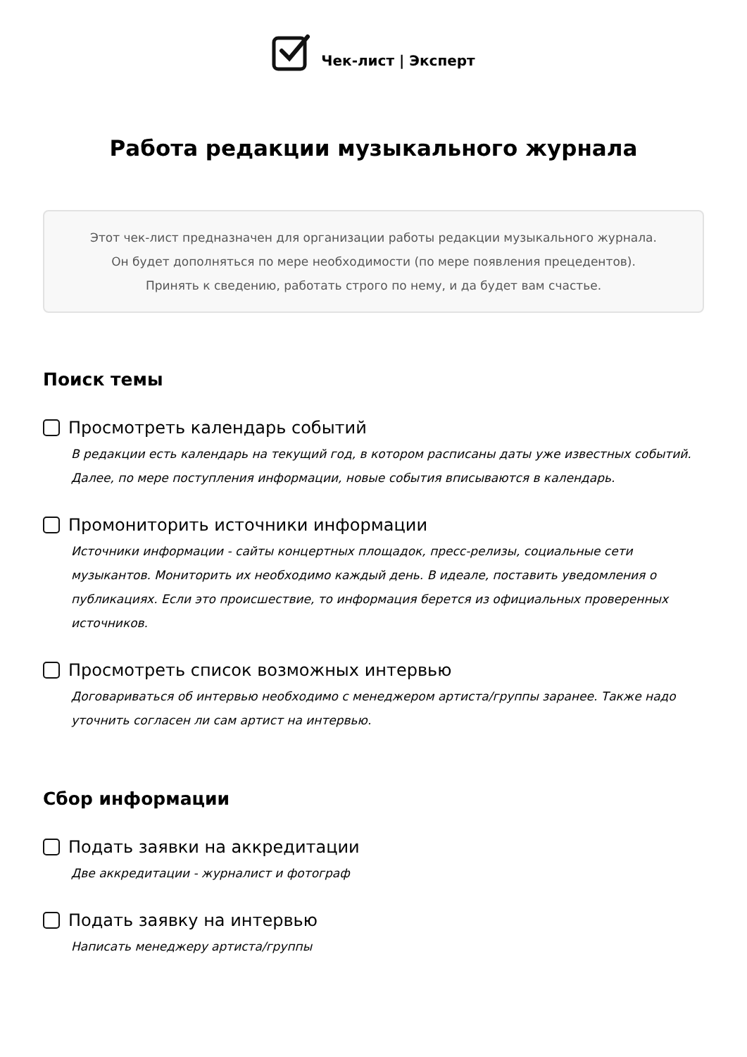Чек-лист | Эксперт
Работа редакции музыкального журнала
Этот чек-лист предназначен для организации работы редакции музыкального журнала.
Он будет дополняться по мере необходимости (по мере появления прецедентов).
Принять к сведению, работать строго по нему, и да будет вам счастье.
Поиск темы
Просмотреть календарь событий
В редакции есть календарь на текущий год, в котором расписаны даты уже известных событий. Далее, по мере поступления информации, новые события вписываются в календарь.
Промониторить источники информации
Источники информации - сайты концертных площадок, пресс-релизы, социальные сети музыкантов. Мониторить их необходимо каждый день. В идеале, поставить уведомления о публикациях. Если это происшествие, то информация берется из официальных проверенных источников.
Просмотреть список возможных интервью
Договариваться об интервью необходимо с менеджером артиста/группы заранее. Также надо уточнить согласен ли сам артист на интервью.
Сбор информации
Подать заявки на аккредитации
Две аккредитации - журналист и фотограф
Подать заявку на интервью
Написать менеджеру артиста/группы